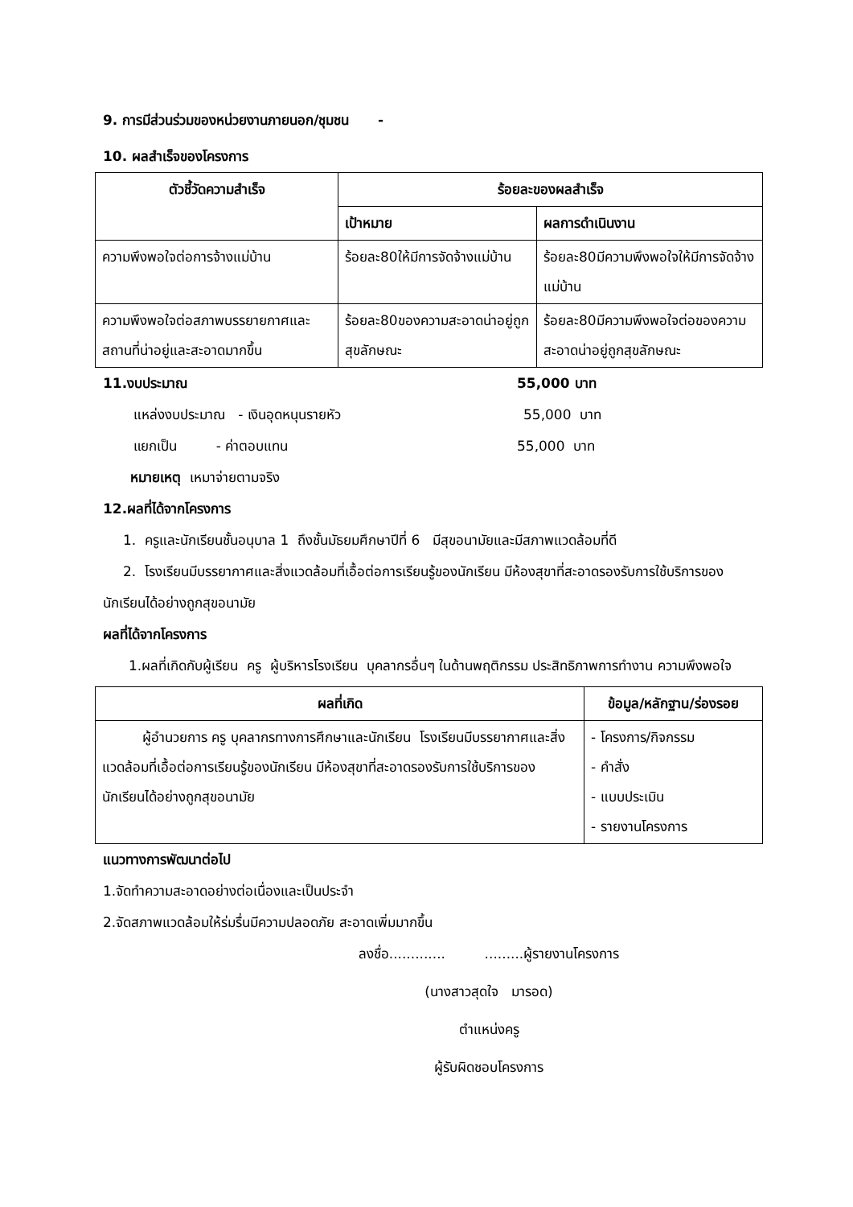9. การมีส่วนร่วมของหน่วยงานภายนอก/ชุมชน -
10. ผลสำเร็จของโครงการ
| ตัวชี้วัดความสำเร็จ | ร้อยละของผลสำเร็จ | |
| --- | --- | --- |
| | เป้าหมาย | ผลการดำเนินงาน |
| ความพึงพอใจต่อการจ้างแม่บ้าน | ร้อยละ80ให้มีการจัดจ้างแม่บ้าน | ร้อยละ80มีความพึงพอใจให้มีการจัดจ้างแม่บ้าน |
| ความพึงพอใจต่อสภาพบรรยายกาศและสถานที่น่าอยู่และสะอาดมากขึ้น | ร้อยละ80ของความสะอาดน่าอยู่ถูกสุขลักษณะ | ร้อยละ80มีความพึงพอใจต่อของความสะอาดน่าอยู่ถูกสุขลักษณะ |
11.งบประมาณ 55,000 บาท
แหล่งงบประมาณ - เงินอุดหนุนรายหัว 55,000 บาท
แยกเป็น - ค่าตอบแทน 55,000 บาท
หมายเหตุ เหมาจ่ายตามจริง
12.ผลที่ได้จากโครงการ
1. ครูและนักเรียนชั้นอนุบาล 1 ถึงชั้นมัธยมศึกษาปีที่ 6 มีสุขอนามัยและมีสภาพแวดล้อมที่ดี
2. โรงเรียนมีบรรยากาศและสิ่งแวดล้อมที่เอื้อต่อการเรียนรู้ของนักเรียน มีห้องสุขาที่สะอาดรองรับการใช้บริการของนักเรียนได้อย่างถูกสุขอนามัย
ผลที่ได้จากโครงการ
1.ผลที่เกิดกับผู้เรียน ครู ผู้บริหารโรงเรียน บุคลากรอื่นๆ ในด้านพฤติกรรม ประสิทธิภาพการทำงาน ความพึงพอใจ
| ผลที่เกิด | ข้อมูล/หลักฐาน/ร่องรอย |
| --- | --- |
| ผู้อำนวยการ ครู บุคลากรทางการศึกษาและนักเรียน โรงเรียนมีบรรยากาศและสิ่งแวดล้อมที่เอื้อต่อการเรียนรู้ของนักเรียน มีห้องสุขาที่สะอาดรองรับการใช้บริการของนักเรียนได้อย่างถูกสุขอนามัย | - โครงการ/กิจกรรม - คำสั่ง - แบบประเมิน - รายงานโครงการ |
แนวทางการพัฒนาต่อไป
1.จัดทำความสะอาดอย่างต่อเนื่องและเป็นประจำ
2.จัดสภาพแวดล้อมให้ร่มรื่นมีความปลอดภัย สะอาดเพิ่มมากขึ้น
ลงชื่อ............. .........ผู้รายงานโครงการ
(นางสาวสุดใจ มารอด)
ตำแหน่งครู
ผู้รับผิดชอบโครงการ